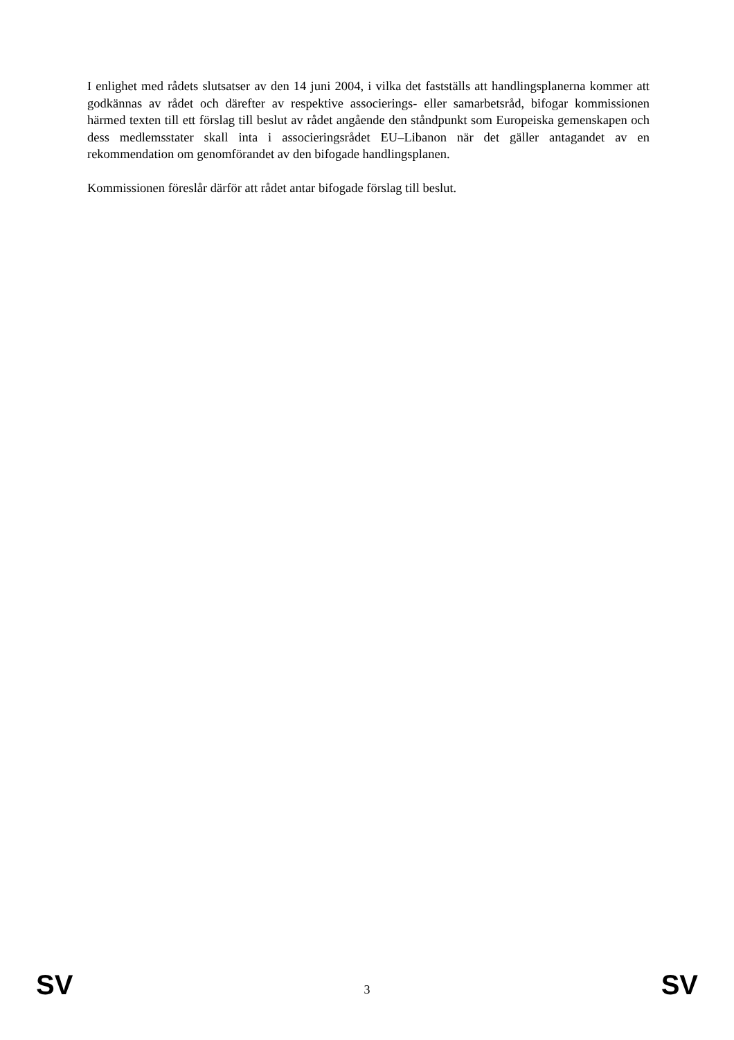I enlighet med rådets slutsatser av den 14 juni 2004, i vilka det fastställs att handlingsplanerna kommer att godkännas av rådet och därefter av respektive associerings- eller samarbetsråd, bifogar kommissionen härmed texten till ett förslag till beslut av rådet angående den ståndpunkt som Europeiska gemenskapen och dess medlemsstater skall inta i associeringsrådet EU–Libanon när det gäller antagandet av en rekommendation om genomförandet av den bifogade handlingsplanen.
Kommissionen föreslår därför att rådet antar bifogade förslag till beslut.
SV 3 SV